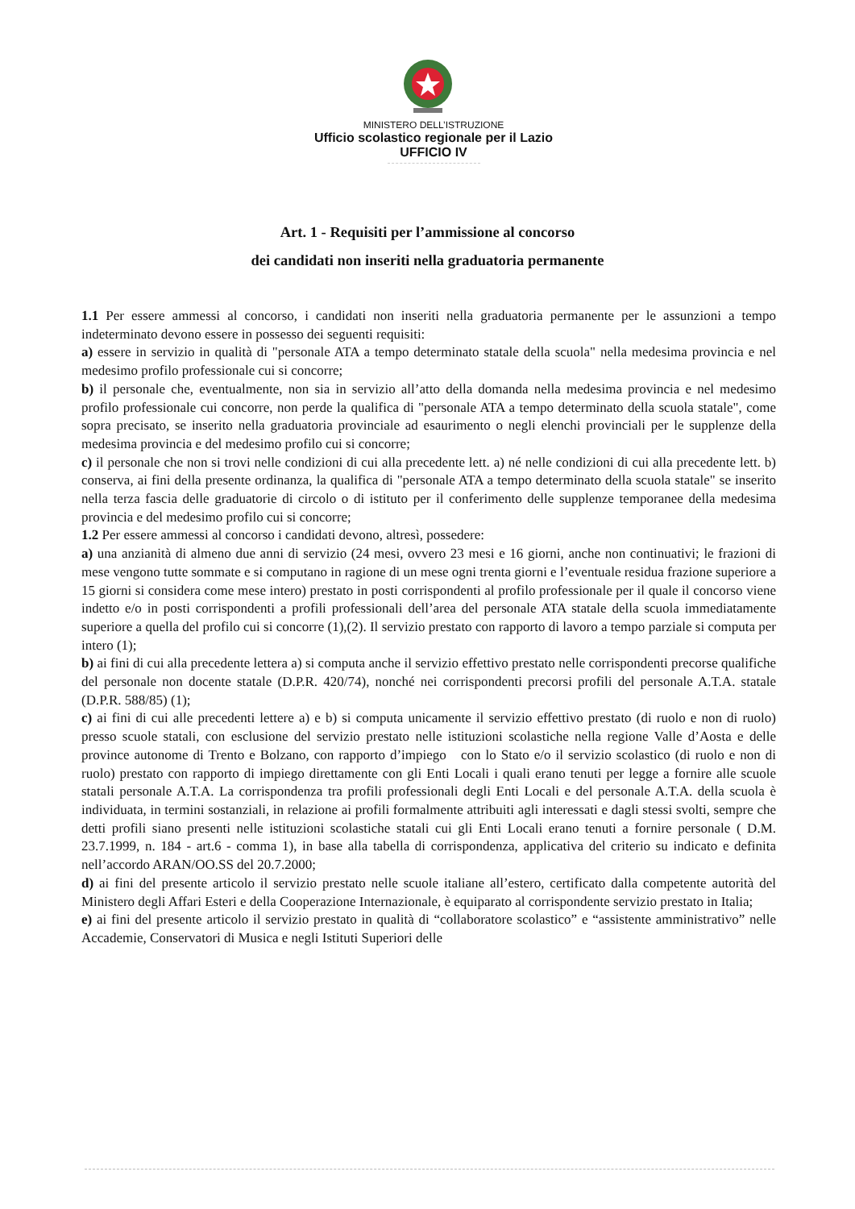MINISTERO DELL’ISTRUZIONE
Ufficio scolastico regionale per il Lazio
UFFICIO IV
Art. 1 - Requisiti per l’ammissione al concorso
dei candidati non inseriti nella graduatoria permanente
1.1 Per essere ammessi al concorso, i candidati non inseriti nella graduatoria permanente per le assunzioni a tempo indeterminato devono essere in possesso dei seguenti requisiti:
a) essere in servizio in qualità di "personale ATA a tempo determinato statale della scuola" nella medesima provincia e nel medesimo profilo professionale cui si concorre;
b) il personale che, eventualmente, non sia in servizio all’atto della domanda nella medesima provincia e nel medesimo profilo professionale cui concorre, non perde la qualifica di "personale ATA a tempo determinato della scuola statale", come sopra precisato, se inserito nella graduatoria provinciale ad esaurimento o negli elenchi provinciali per le supplenze della medesima provincia e del medesimo profilo cui si concorre;
c) il personale che non si trovi nelle condizioni di cui alla precedente lett. a) né nelle condizioni di cui alla precedente lett. b) conserva, ai fini della presente ordinanza, la qualifica di "personale ATA a tempo determinato della scuola statale" se inserito nella terza fascia delle graduatorie di circolo o di istituto per il conferimento delle supplenze temporanee della medesima provincia e del medesimo profilo cui si concorre;
1.2 Per essere ammessi al concorso i candidati devono, altresì, possedere:
a) una anzianità di almeno due anni di servizio (24 mesi, ovvero 23 mesi e 16 giorni, anche non continuativi; le frazioni di mese vengono tutte sommate e si computano in ragione di un mese ogni trenta giorni e l’eventuale residua frazione superiore a 15 giorni si considera come mese intero) prestato in posti corrispondenti al profilo professionale per il quale il concorso viene indetto e/o in posti corrispondenti a profili professionali dell’area del personale ATA statale della scuola immediatamente superiore a quella del profilo cui si concorre (1),(2). Il servizio prestato con rapporto di lavoro a tempo parziale si computa per intero (1);
b) ai fini di cui alla precedente lettera a) si computa anche il servizio effettivo prestato nelle corrispondenti precorse qualifiche del personale non docente statale (D.P.R. 420/74), nonché nei corrispondenti precorsi profili del personale A.T.A. statale (D.P.R. 588/85) (1);
c) ai fini di cui alle precedenti lettere a) e b) si computa unicamente il servizio effettivo prestato (di ruolo e non di ruolo) presso scuole statali, con esclusione del servizio prestato nelle istituzioni scolastiche nella regione Valle d’Aosta e delle province autonome di Trento e Bolzano, con rapporto d’impiego con lo Stato e/o il servizio scolastico (di ruolo e non di ruolo) prestato con rapporto di impiego direttamente con gli Enti Locali i quali erano tenuti per legge a fornire alle scuole statali personale A.T.A. La corrispondenza tra profili professionali degli Enti Locali e del personale A.T.A. della scuola è individuata, in termini sostanziali, in relazione ai profili formalmente attribuiti agli interessati e dagli stessi svolti, sempre che detti profili siano presenti nelle istituzioni scolastiche statali cui gli Enti Locali erano tenuti a fornire personale ( D.M. 23.7.1999, n. 184 - art.6 - comma 1), in base alla tabella di corrispondenza, applicativa del criterio su indicato e definita nell’accordo ARAN/OO.SS del 20.7.2000;
d) ai fini del presente articolo il servizio prestato nelle scuole italiane all’estero, certificato dalla competente autorità del Ministero degli Affari Esteri e della Cooperazione Internazionale, è equiparato al corrispondente servizio prestato in Italia;
e) ai fini del presente articolo il servizio prestato in qualità di “collaboratore scolastico” e “assistente amministrativo” nelle Accademie, Conservatori di Musica e negli Istituti Superiori delle